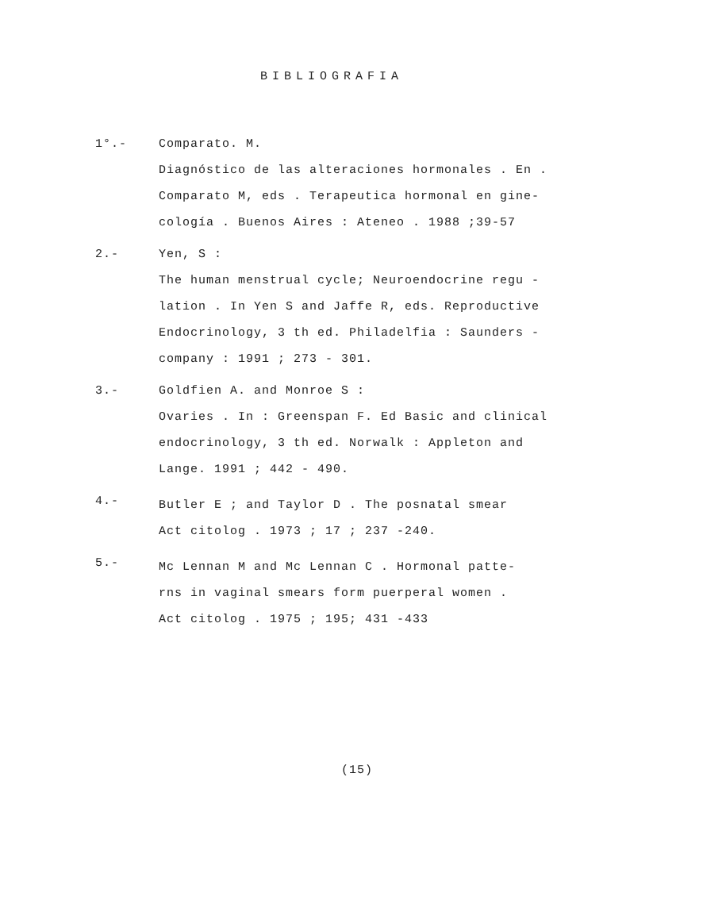BIBLIOGRAFIA
1°.-
Comparato. M.
Diagnóstico de las alteraciones hormonales . En .
Comparato M, eds . Terapeutica hormonal en gine-
cología . Buenos Aires : Ateneo . 1988 ;39-57
2.-
Yen, S :
The human menstrual cycle; Neuroendocrine regu -
lation . In Yen S and Jaffe R, eds. Reproductive
Endocrinology, 3 th ed. Philadelfia : Saunders -
company : 1991 ; 273 - 301.
3.-
Goldfien A. and Monroe S :
Ovaries . In : Greenspan F. Ed Basic and clinical
endocrinology, 3 th ed. Norwalk : Appleton and
Lange. 1991 ; 442 - 490.
4.-
Butler E ; and Taylor D . The posnatal smear
Act citolog . 1973 ; 17 ; 237 -240.
5.-
Mc Lennan M and Mc Lennan C . Hormonal patte-
rns in vaginal smears form puerperal women .
Act citolog . 1975 ; 195; 431 -433
(15)